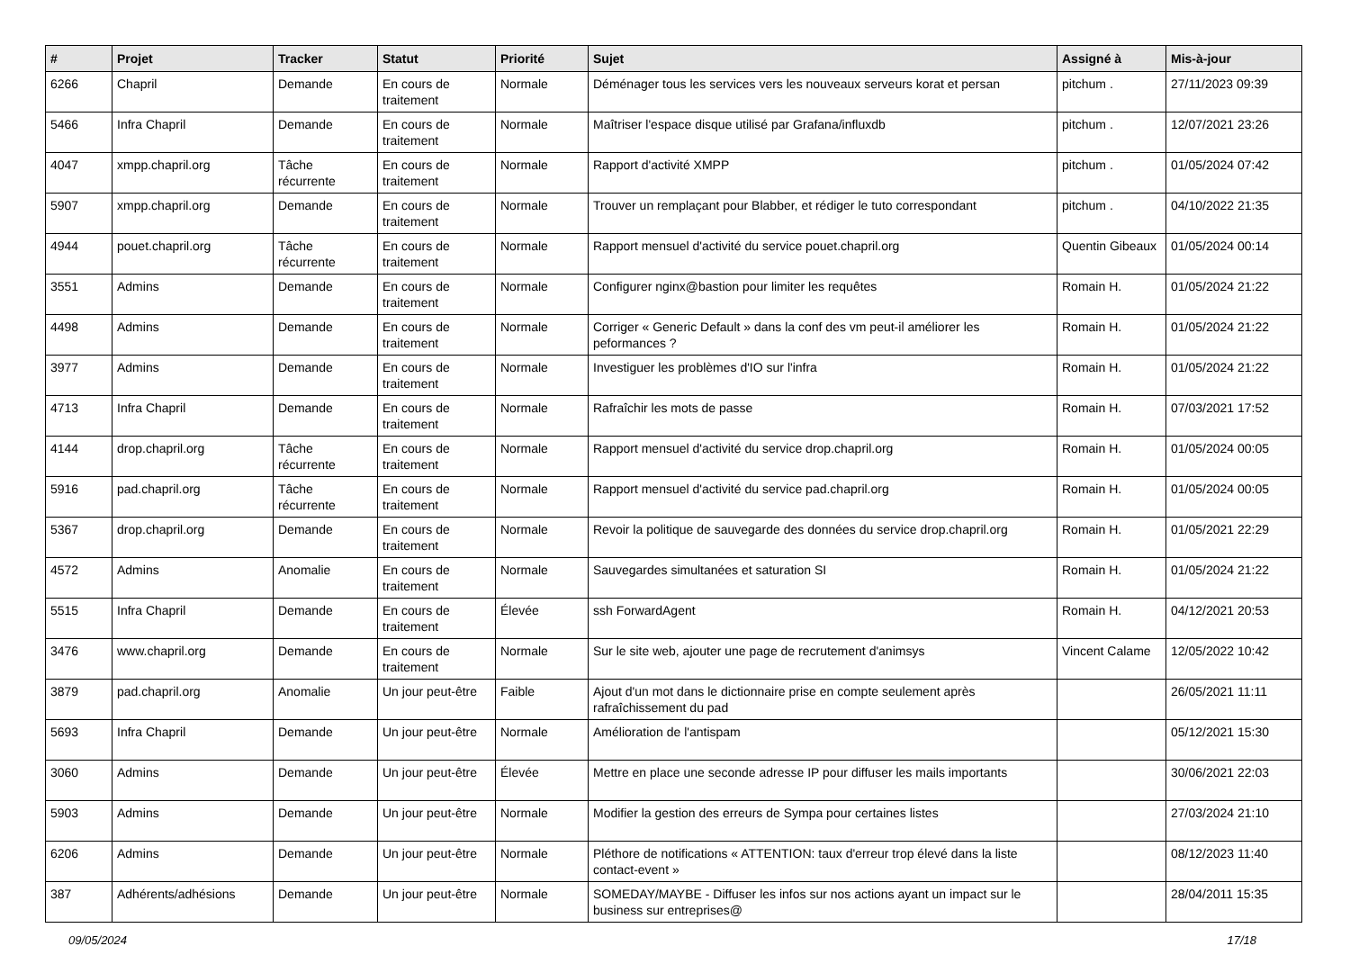| # | Projet | Tracker | Statut | Priorité | Sujet | Assigné à | Mis-à-jour |
| --- | --- | --- | --- | --- | --- | --- | --- |
| 6266 | Chapril | Demande | En cours de traitement | Normale | Déménager tous les services vers les nouveaux serveurs korat et persan | pitchum . | 27/11/2023 09:39 |
| 5466 | Infra Chapril | Demande | En cours de traitement | Normale | Maîtriser l'espace disque utilisé par Grafana/influxdb | pitchum . | 12/07/2021 23:26 |
| 4047 | xmpp.chapril.org | Tâche récurrente | En cours de traitement | Normale | Rapport d'activité XMPP | pitchum . | 01/05/2024 07:42 |
| 5907 | xmpp.chapril.org | Demande | En cours de traitement | Normale | Trouver un remplaçant pour Blabber, et rédiger le tuto correspondant | pitchum . | 04/10/2022 21:35 |
| 4944 | pouet.chapril.org | Tâche récurrente | En cours de traitement | Normale | Rapport mensuel d'activité du service pouet.chapril.org | Quentin Gibeaux | 01/05/2024 00:14 |
| 3551 | Admins | Demande | En cours de traitement | Normale | Configurer nginx@bastion pour limiter les requêtes | Romain H. | 01/05/2024 21:22 |
| 4498 | Admins | Demande | En cours de traitement | Normale | Corriger « Generic Default » dans la conf des vm peut-il améliorer les peformances ? | Romain H. | 01/05/2024 21:22 |
| 3977 | Admins | Demande | En cours de traitement | Normale | Investiguer les problèmes d'IO sur l'infra | Romain H. | 01/05/2024 21:22 |
| 4713 | Infra Chapril | Demande | En cours de traitement | Normale | Rafraîchir les mots de passe | Romain H. | 07/03/2021 17:52 |
| 4144 | drop.chapril.org | Tâche récurrente | En cours de traitement | Normale | Rapport mensuel d'activité du service drop.chapril.org | Romain H. | 01/05/2024 00:05 |
| 5916 | pad.chapril.org | Tâche récurrente | En cours de traitement | Normale | Rapport mensuel d'activité du service pad.chapril.org | Romain H. | 01/05/2024 00:05 |
| 5367 | drop.chapril.org | Demande | En cours de traitement | Normale | Revoir la politique de sauvegarde des données du service drop.chapril.org | Romain H. | 01/05/2021 22:29 |
| 4572 | Admins | Anomalie | En cours de traitement | Normale | Sauvegardes simultanées et saturation SI | Romain H. | 01/05/2024 21:22 |
| 5515 | Infra Chapril | Demande | En cours de traitement | Élevée | ssh ForwardAgent | Romain H. | 04/12/2021 20:53 |
| 3476 | www.chapril.org | Demande | En cours de traitement | Normale | Sur le site web, ajouter une page de recrutement d'animsys | Vincent Calame | 12/05/2022 10:42 |
| 3879 | pad.chapril.org | Anomalie | Un jour peut-être | Faible | Ajout d'un mot dans le dictionnaire prise en compte seulement après rafraîchissement du pad | | 26/05/2021 11:11 |
| 5693 | Infra Chapril | Demande | Un jour peut-être | Normale | Amélioration de l'antispam | | 05/12/2021 15:30 |
| 3060 | Admins | Demande | Un jour peut-être | Élevée | Mettre en place une seconde adresse IP pour diffuser les mails importants | | 30/06/2021 22:03 |
| 5903 | Admins | Demande | Un jour peut-être | Normale | Modifier la gestion des erreurs de Sympa pour certaines listes | | 27/03/2024 21:10 |
| 6206 | Admins | Demande | Un jour peut-être | Normale | Pléthore de notifications « ATTENTION: taux d'erreur trop élevé dans la liste contact-event » | | 08/12/2023 11:40 |
| 387 | Adhérents/adhésions | Demande | Un jour peut-être | Normale | SOMEDAY/MAYBE - Diffuser les infos sur nos actions ayant un impact sur le business sur entreprises@ | | 28/04/2011 15:35 |
09/05/2024 17/18